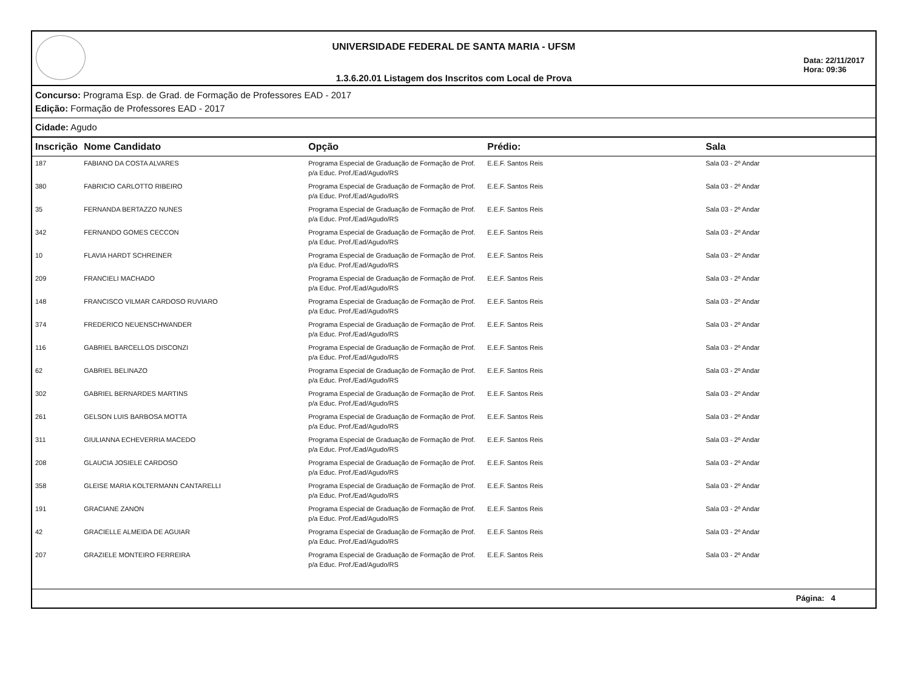UNIVERSIDADE FEDERAL DE SANTA MARIA - UFSM
1.3.6.20.01 Listagem dos Inscritos com Local de Prova
Data: 22/11/2017
Hora: 09:36
Concurso: Programa Esp. de Grad. de Formação de Professores EAD - 2017
Edição: Formação de Professores EAD - 2017
Cidade: Agudo
| Inscrição | Nome Candidato | Opção | Prédio: | Sala |
| --- | --- | --- | --- | --- |
| 187 | FABIANO DA COSTA ALVARES | Programa Especial de Graduação de Formação de Prof. p/a Educ. Prof./Ead/Agudo/RS | E.E.F. Santos Reis | Sala 03 - 2º Andar |
| 380 | FABRICIO CARLOTTO RIBEIRO | Programa Especial de Graduação de Formação de Prof. p/a Educ. Prof./Ead/Agudo/RS | E.E.F. Santos Reis | Sala 03 - 2º Andar |
| 35 | FERNANDA BERTAZZO NUNES | Programa Especial de Graduação de Formação de Prof. p/a Educ. Prof./Ead/Agudo/RS | E.E.F. Santos Reis | Sala 03 - 2º Andar |
| 342 | FERNANDO GOMES CECCON | Programa Especial de Graduação de Formação de Prof. p/a Educ. Prof./Ead/Agudo/RS | E.E.F. Santos Reis | Sala 03 - 2º Andar |
| 10 | FLAVIA HARDT SCHREINER | Programa Especial de Graduação de Formação de Prof. p/a Educ. Prof./Ead/Agudo/RS | E.E.F. Santos Reis | Sala 03 - 2º Andar |
| 209 | FRANCIELI MACHADO | Programa Especial de Graduação de Formação de Prof. p/a Educ. Prof./Ead/Agudo/RS | E.E.F. Santos Reis | Sala 03 - 2º Andar |
| 148 | FRANCISCO VILMAR CARDOSO RUVIARO | Programa Especial de Graduação de Formação de Prof. p/a Educ. Prof./Ead/Agudo/RS | E.E.F. Santos Reis | Sala 03 - 2º Andar |
| 374 | FREDERICO NEUENSCHWANDER | Programa Especial de Graduação de Formação de Prof. p/a Educ. Prof./Ead/Agudo/RS | E.E.F. Santos Reis | Sala 03 - 2º Andar |
| 116 | GABRIEL BARCELLOS DISCONZI | Programa Especial de Graduação de Formação de Prof. p/a Educ. Prof./Ead/Agudo/RS | E.E.F. Santos Reis | Sala 03 - 2º Andar |
| 62 | GABRIEL BELINAZO | Programa Especial de Graduação de Formação de Prof. p/a Educ. Prof./Ead/Agudo/RS | E.E.F. Santos Reis | Sala 03 - 2º Andar |
| 302 | GABRIEL BERNARDES MARTINS | Programa Especial de Graduação de Formação de Prof. p/a Educ. Prof./Ead/Agudo/RS | E.E.F. Santos Reis | Sala 03 - 2º Andar |
| 261 | GELSON LUIS BARBOSA MOTTA | Programa Especial de Graduação de Formação de Prof. p/a Educ. Prof./Ead/Agudo/RS | E.E.F. Santos Reis | Sala 03 - 2º Andar |
| 311 | GIULIANNA ECHEVERRIA MACEDO | Programa Especial de Graduação de Formação de Prof. p/a Educ. Prof./Ead/Agudo/RS | E.E.F. Santos Reis | Sala 03 - 2º Andar |
| 208 | GLAUCIA JOSIELE CARDOSO | Programa Especial de Graduação de Formação de Prof. p/a Educ. Prof./Ead/Agudo/RS | E.E.F. Santos Reis | Sala 03 - 2º Andar |
| 358 | GLEISE MARIA KOLTERMANN CANTARELLI | Programa Especial de Graduação de Formação de Prof. p/a Educ. Prof./Ead/Agudo/RS | E.E.F. Santos Reis | Sala 03 - 2º Andar |
| 191 | GRACIANE ZANON | Programa Especial de Graduação de Formação de Prof. p/a Educ. Prof./Ead/Agudo/RS | E.E.F. Santos Reis | Sala 03 - 2º Andar |
| 42 | GRACIELLE ALMEIDA DE AGUIAR | Programa Especial de Graduação de Formação de Prof. p/a Educ. Prof./Ead/Agudo/RS | E.E.F. Santos Reis | Sala 03 - 2º Andar |
| 207 | GRAZIELE MONTEIRO FERREIRA | Programa Especial de Graduação de Formação de Prof. p/a Educ. Prof./Ead/Agudo/RS | E.E.F. Santos Reis | Sala 03 - 2º Andar |
Página: 4